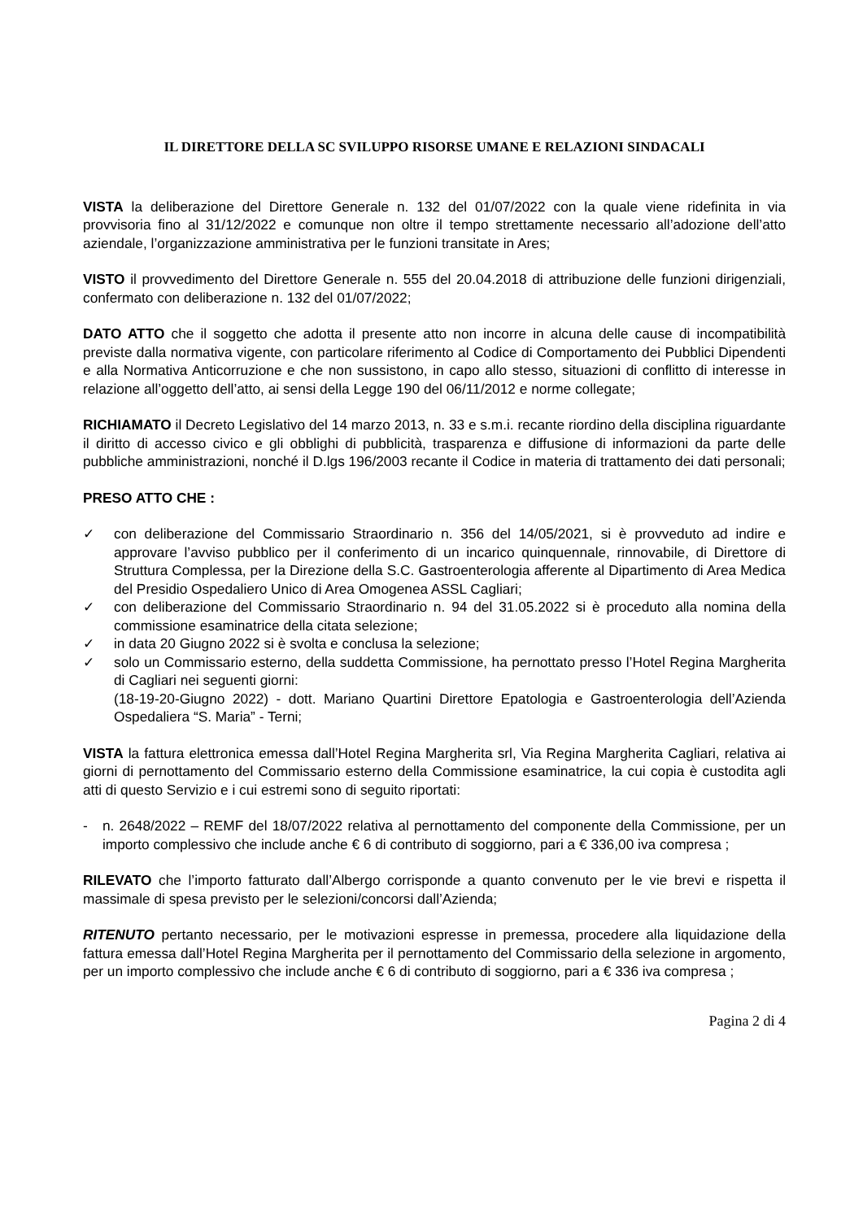IL DIRETTORE DELLA SC SVILUPPO RISORSE UMANE E RELAZIONI SINDACALI
VISTA la deliberazione del Direttore Generale n. 132 del 01/07/2022 con la quale viene ridefinita in via provvisoria fino al 31/12/2022 e comunque non oltre il tempo strettamente necessario all’adozione dell’atto aziendale, l’organizzazione amministrativa per le funzioni transitate in Ares;
VISTO il provvedimento del Direttore Generale n. 555 del 20.04.2018 di attribuzione delle funzioni dirigenziali, confermato con deliberazione n. 132 del 01/07/2022;
DATO ATTO che il soggetto che adotta il presente atto non incorre in alcuna delle cause di incompatibilità previste dalla normativa vigente, con particolare riferimento al Codice di Comportamento dei Pubblici Dipendenti e alla Normativa Anticorruzione e che non sussistono, in capo allo stesso, situazioni di conflitto di interesse in relazione all’oggetto dell’atto, ai sensi della Legge 190 del 06/11/2012 e norme collegate;
RICHIAMATO il Decreto Legislativo del 14 marzo 2013, n. 33 e s.m.i. recante riordino della disciplina riguardante il diritto di accesso civico e gli obblighi di pubblicità, trasparenza e diffusione di informazioni da parte delle pubbliche amministrazioni, nonché il D.lgs 196/2003 recante il Codice in materia di trattamento dei dati personali;
PRESO ATTO CHE :
✓ con deliberazione del Commissario Straordinario n. 356 del 14/05/2021, si è provveduto ad indire e approvare l’avviso pubblico per il conferimento di un incarico quinquennale, rinnovabile, di Direttore di Struttura Complessa, per la Direzione della S.C. Gastroenterologia afferente al Dipartimento di Area Medica del Presidio Ospedaliero Unico di Area Omogenea ASSL Cagliari;
✓ con deliberazione del Commissario Straordinario n. 94 del 31.05.2022 si è proceduto alla nomina della commissione esaminatrice della citata selezione;
✓ in data 20 Giugno 2022 si è svolta e conclusa la selezione;
✓ solo un Commissario esterno, della suddetta Commissione, ha pernottato presso l’Hotel Regina Margherita di Cagliari nei seguenti giorni:
(18-19-20-Giugno 2022) - dott. Mariano Quartini Direttore Epatologia e Gastroenterologia dell’Azienda Ospedaliera “S. Maria” - Terni;
VISTA la fattura elettronica emessa dall’Hotel Regina Margherita srl, Via Regina Margherita Cagliari, relativa ai giorni di pernottamento del Commissario esterno della Commissione esaminatrice, la cui copia è custodita agli atti di questo Servizio e i cui estremi sono di seguito riportati:
- n. 2648/2022 – REMF del 18/07/2022 relativa al pernottamento del componente della Commissione, per un importo complessivo che include anche € 6 di contributo di soggiorno, pari a € 336,00 iva compresa ;
RILEVATO che l’importo fatturato dall’Albergo corrisponde a quanto convenuto per le vie brevi e rispetta il massimale di spesa previsto per le selezioni/concorsi dall’Azienda;
RITENUTO pertanto necessario, per le motivazioni espresse in premessa, procedere alla liquidazione della fattura emessa dall’Hotel Regina Margherita per il pernottamento del Commissario della selezione in argomento, per un importo complessivo che include anche € 6 di contributo di soggiorno, pari a € 336 iva compresa ;
Pagina 2 di 4